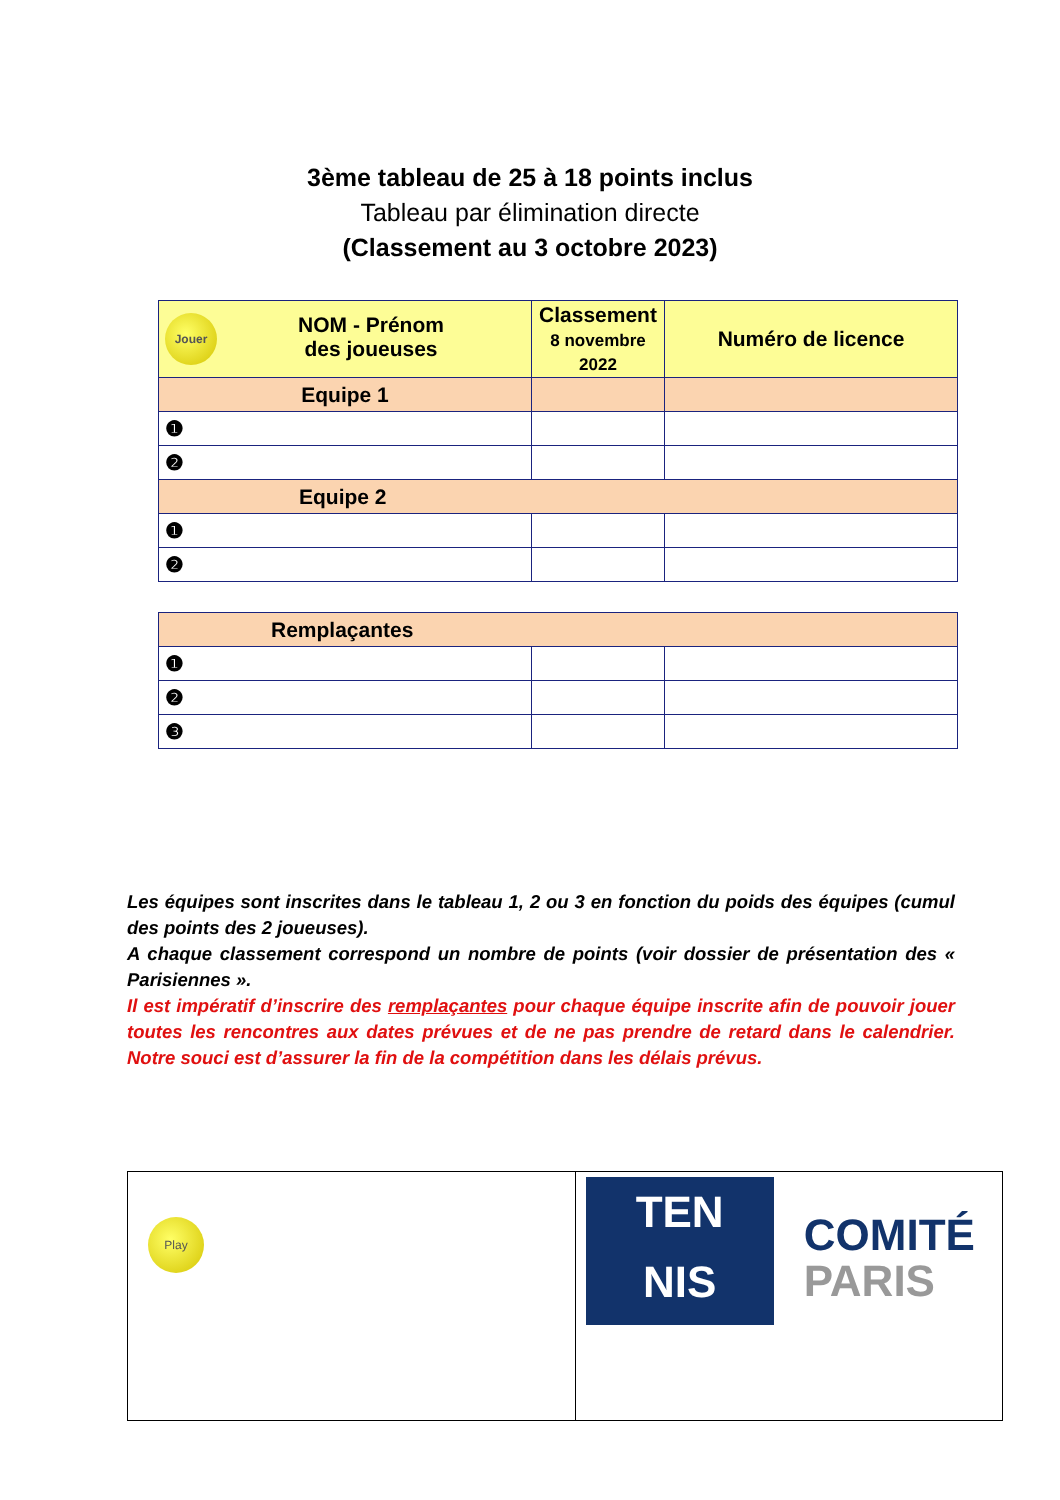3ème tableau de 25 à 18 points inclus
Tableau par élimination directe
(Classement au 3 octobre 2023)
| Jouer NOM - Prénom des joueuses | Classement 8 novembre 2022 | Numéro de licence |
| --- | --- | --- |
| Equipe 1 | | |
| ❶ | | |
| ❷ | | |
| Equipe 2 | | |
| ❶ | | |
| ❷ | | |
| Remplaçantes | | |
| ❶ | | |
| ❷ | | |
| ❸ | | |
Les équipes sont inscrites dans le tableau 1, 2 ou 3 en fonction du poids des équipes (cumul des points des 2 joueuses).
A chaque classement correspond un nombre de points (voir dossier de présentation des « Parisiennes ».
Il est impératif d’inscrire des remplaçantes pour chaque équipe inscrite afin de pouvoir jouer toutes les rencontres aux dates prévues et de ne pas prendre de retard dans le calendrier. Notre souci est d’assurer la fin de la compétition dans les délais prévus.
Play
TEN
NIS
COMITÉ
PARIS